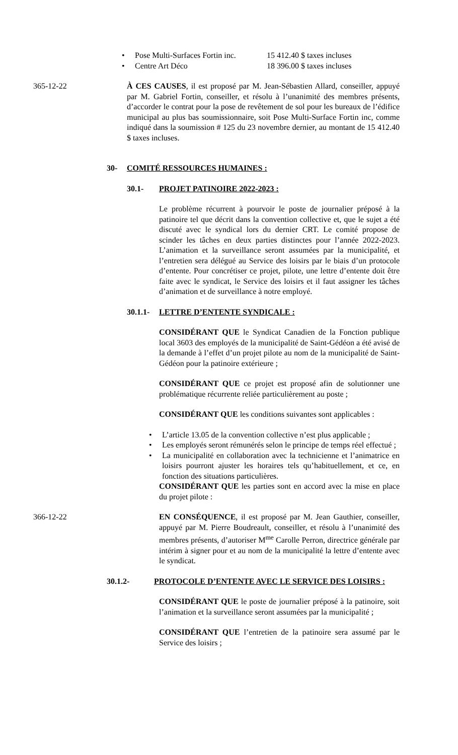• Pose Multi-Surfaces Fortin inc. 15 412.40 $ taxes incluses
• Centre Art Déco 18 396.00 $ taxes incluses
365-12-22 À CES CAUSES, il est proposé par M. Jean-Sébastien Allard, conseiller, appuyé par M. Gabriel Fortin, conseiller, et résolu à l’unanimité des membres présents, d’accorder le contrat pour la pose de revêtement de sol pour les bureaux de l’édifice municipal au plus bas soumissionnaire, soit Pose Multi-Surface Fortin inc, comme indiqué dans la soumission # 125 du 23 novembre dernier, au montant de 15 412.40 $ taxes incluses.
30- COMITÉ RESSOURCES HUMAINES :
30.1- PROJET PATINOIRE 2022-2023 :
Le problème récurrent à pourvoir le poste de journalier préposé à la patinoire tel que décrit dans la convention collective et, que le sujet a été discuté avec le syndical lors du dernier CRT. Le comité propose de scinder les tâches en deux parties distinctes pour l’année 2022-2023. L’animation et la surveillance seront assumées par la municipalité, et l’entretien sera délégué au Service des loisirs par le biais d’un protocole d’entente. Pour concrétiser ce projet, pilote, une lettre d’entente doit être faite avec le syndicat, le Service des loisirs et il faut assigner les tâches d’animation et de surveillance à notre employé.
30.1.1- LETTRE D’ENTENTE SYNDICALE :
CONSIDÉRANT QUE le Syndicat Canadien de la Fonction publique local 3603 des employés de la municipalité de Saint-Gédéon a été avisé de la demande à l’effet d’un projet pilote au nom de la municipalité de Saint-Gédéon pour la patinoire extérieure ;
CONSIDÉRANT QUE ce projet est proposé afin de solutionner une problématique récurrente reliée particulièrement au poste ;
CONSIDÉRANT QUE les conditions suivantes sont applicables :
• L’article 13.05 de la convention collective n’est plus applicable ;
• Les employés seront rémunérés selon le principe de temps réel effectué ;
• La municipalité en collaboration avec la technicienne et l’animatrice en loisirs pourront ajuster les horaires tels qu’habituellement, et ce, en fonction des situations particulières.
CONSIDÉRANT QUE les parties sont en accord avec la mise en place du projet pilote :
366-12-22 EN CONSÉQUENCE, il est proposé par M. Jean Gauthier, conseiller, appuyé par M. Pierre Boudreault, conseiller, et résolu à l’unanimité des membres présents, d’autoriser M<sup>me</sup> Carolle Perron, directrice générale par intérim à signer pour et au nom de la municipalité la lettre d’entente avec le syndicat.
30.1.2- PROTOCOLE D’ENTENTE AVEC LE SERVICE DES LOISIRS :
CONSIDÉRANT QUE le poste de journalier préposé à la patinoire, soit l’animation et la surveillance seront assumées par la municipalité ;
CONSIDÉRANT QUE l’entretien de la patinoire sera assumé par le Service des loisirs ;